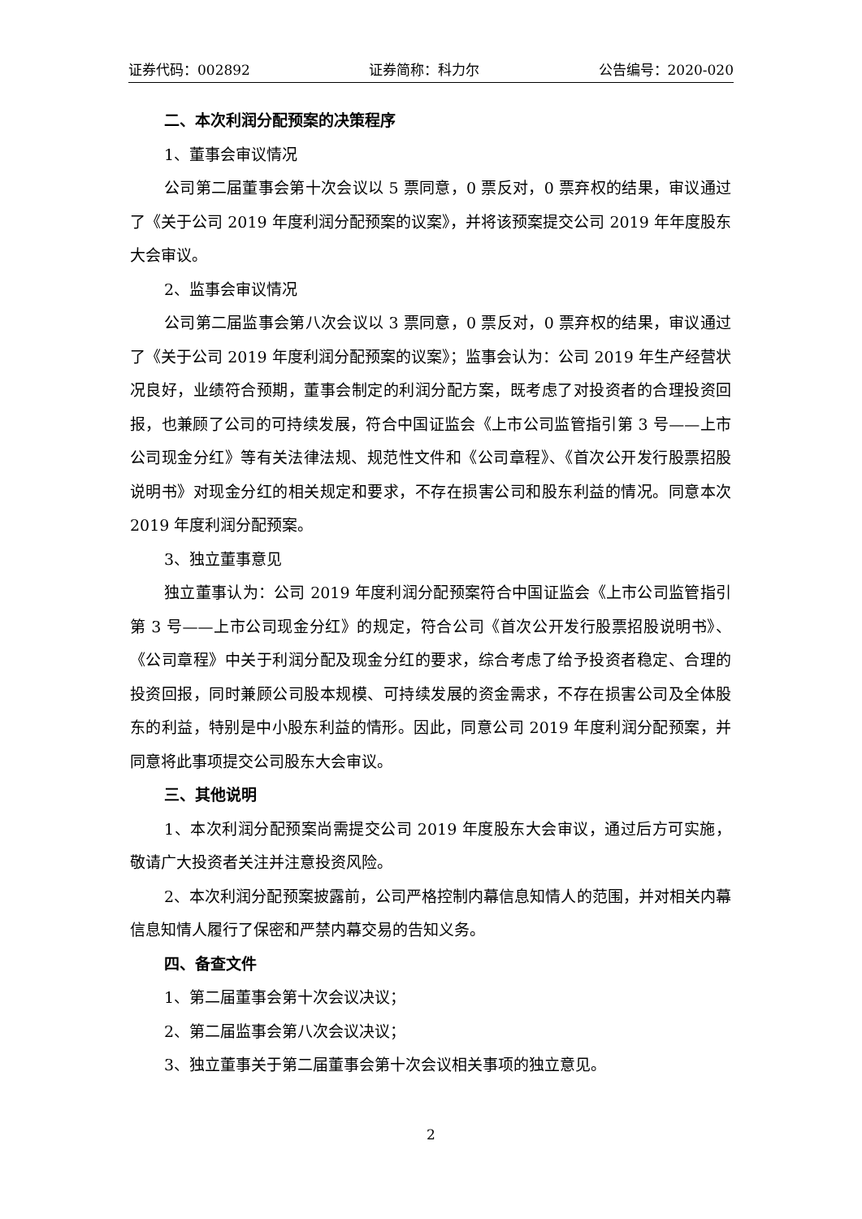证券代码：002892 证券简称：科力尔 公告编号：2020-020
二、本次利润分配预案的决策程序
1、董事会审议情况
公司第二届董事会第十次会议以 5 票同意，0 票反对，0 票弃权的结果，审议通过了《关于公司 2019 年度利润分配预案的议案》，并将该预案提交公司 2019 年年度股东大会审议。
2、监事会审议情况
公司第二届监事会第八次会议以 3 票同意，0 票反对，0 票弃权的结果，审议通过了《关于公司 2019 年度利润分配预案的议案》；监事会认为：公司 2019 年生产经营状况良好，业绩符合预期，董事会制定的利润分配方案，既考虑了对投资者的合理投资回报，也兼顾了公司的可持续发展，符合中国证监会《上市公司监管指引第 3 号——上市公司现金分红》等有关法律法规、规范性文件和《公司章程》、《首次公开发行股票招股说明书》对现金分红的相关规定和要求，不存在损害公司和股东利益的情况。同意本次 2019 年度利润分配预案。
3、独立董事意见
独立董事认为：公司 2019 年度利润分配预案符合中国证监会《上市公司监管指引第 3 号——上市公司现金分红》的规定，符合公司《首次公开发行股票招股说明书》、《公司章程》中关于利润分配及现金分红的要求，综合考虑了给予投资者稳定、合理的投资回报，同时兼顾公司股本规模、可持续发展的资金需求，不存在损害公司及全体股东的利益，特别是中小股东利益的情形。因此，同意公司 2019 年度利润分配预案，并同意将此事项提交公司股东大会审议。
三、其他说明
1、本次利润分配预案尚需提交公司 2019 年度股东大会审议，通过后方可实施，敬请广大投资者关注并注意投资风险。
2、本次利润分配预案披露前，公司严格控制内幕信息知情人的范围，并对相关内幕信息知情人履行了保密和严禁内幕交易的告知义务。
四、备查文件
1、第二届董事会第十次会议决议；
2、第二届监事会第八次会议决议；
3、独立董事关于第二届董事会第十次会议相关事项的独立意见。
2